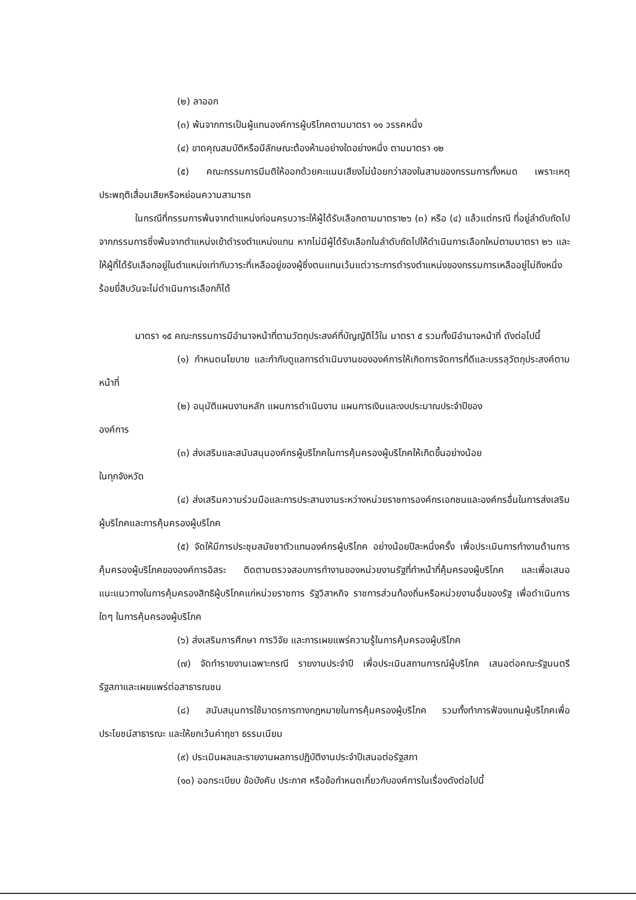(๒) ลาออก
(๓) พ้นจากการเป็นผู้แทนองค์การผู้บริโภคตามมาตรา ๑๑ วรรคหนึ่ง
(๔) ขาดคุณสมบัติหรือมีลักษณะต้องห้ามอย่างใดอย่างหนึ่ง ตามมาตรา ๑๒
(๕) คณะกรรมการมีมติให้ออกด้วยคะแนนเสียงไม่น้อยกว่าสองในสามของกรรมการทั้งหมด เพราะเหตุประพฤติเสื่อมเสียหรือหย่อนความสามารถ
ในกรณีที่กรรมการพ้นจากตำแหน่งก่อนครบวาระให้ผู้ได้รับเลือกตามมาตรา๒๖ (๓) หรือ (๔) แล้วแต่กรณี ที่อยู่ลำดับถัดไปจากกรรมการซึ่งพ้นจากตำแหน่งเข้าดำรงตำแหน่งแทน หากไม่มีผู้ได้รับเลือกในลำดับถัดไปให้ดำเนินการเลือกใหม่ตามมาตรา ๒๖ และให้ผู้ที่ได้รับเลือกอยู่ในตำแหน่งเท่ากับวาระที่เหลืออยู่ของผู้ซึ่งตนแทนเว้นแต่วาระการดำรงตำแหน่งของกรรมการเหลืออยู่ไม่ถึงหนึ่งร้อยยี่สิบวันจะไม่ดำเนินการเลือกก็ได้
มาตรา ๑๕ คณะกรรมการมีอำนาจหน้าที่ตามวัตถุประสงค์ที่บัญญัติไว้ใน มาตรา ๕ รวมทั้งมีอำนาจหน้าที่ ดังต่อไปนี้
(๑) กำหนดนโยบาย และกำกับดูแลการดำเนินงานขององค์การให้เกิดการจัดการที่ดีและบรรลุวัตถุประสงค์ตามหน้าที่
(๒) อนุมัติแผนงานหลัก แผนการดำเนินงาน แผนการเงินและงบประมาณประจำปีของ
องค์การ
(๓) ส่งเสริมและสนับสนุนองค์กรผู้บริโภคในการคุ้มครองผู้บริโภคให้เกิดขึ้นอย่างน้อย
ในทุกจังหวัด
(๔) ส่งเสริมความร่วมมือและการประสานงานระหว่างหน่วยราชการองค์กรเอกชนและองค์กรอื่นในการส่งเสริมผู้บริโภคและการคุ้มครองผู้บริโภค
(๕) จัดให้มีการประชุมสมัชชาตัวแทนองค์กรผู้บริโภค อย่างน้อยปีละหนึ่งครั้ง เพื่อประเมินการทำงานด้านการคุ้มครองผู้บริโภคขององค์การอิสระ ติดตามตรวจสอบการทำงานของหน่วยงานรัฐที่ทำหน้าที่คุ้มครองผู้บริโภค และเพื่อเสนอแนะแนวทางในการคุ้มครองสิทธิผู้บริโภคแก่หน่วยราชการ รัฐวิสาหกิจ ราชการส่วนท้องถิ่นหรือหน่วยงานอื่นของรัฐ เพื่อดำเนินการใดๆ ในการคุ้มครองผู้บริโภค
(๖) ส่งเสริมการศึกษา การวิจัย และการเผยแพร่ความรู้ในการคุ้มครองผู้บริโภค
(๗) จัดทำรายงานเฉพาะกรณี รายงานประจำปี เพื่อประเมินสถานการณ์ผู้บริโภค เสนอต่อคณะรัฐมนตรี รัฐสภาและเผยแพร่ต่อสาธารณชน
(๘) สนับสนุนการใช้มาตรการทางกฎหมายในการคุ้มครองผู้บริโภค รวมทั้งทำการฟ้องแทนผู้บริโภคเพื่อประโยชน์สาธารณะ และให้ยกเว้นค่าฤชา ธรรมเนียม
(๙) ประเมินผลและรายงานผลการปฏิบัติงานประจำปีเสนอต่อรัฐสภา
(๑๐) ออกระเบียบ ข้อบังคับ ประกาศ หรือข้อกำหนดเกี่ยวกับองค์การในเรื่องดังต่อไปนี้